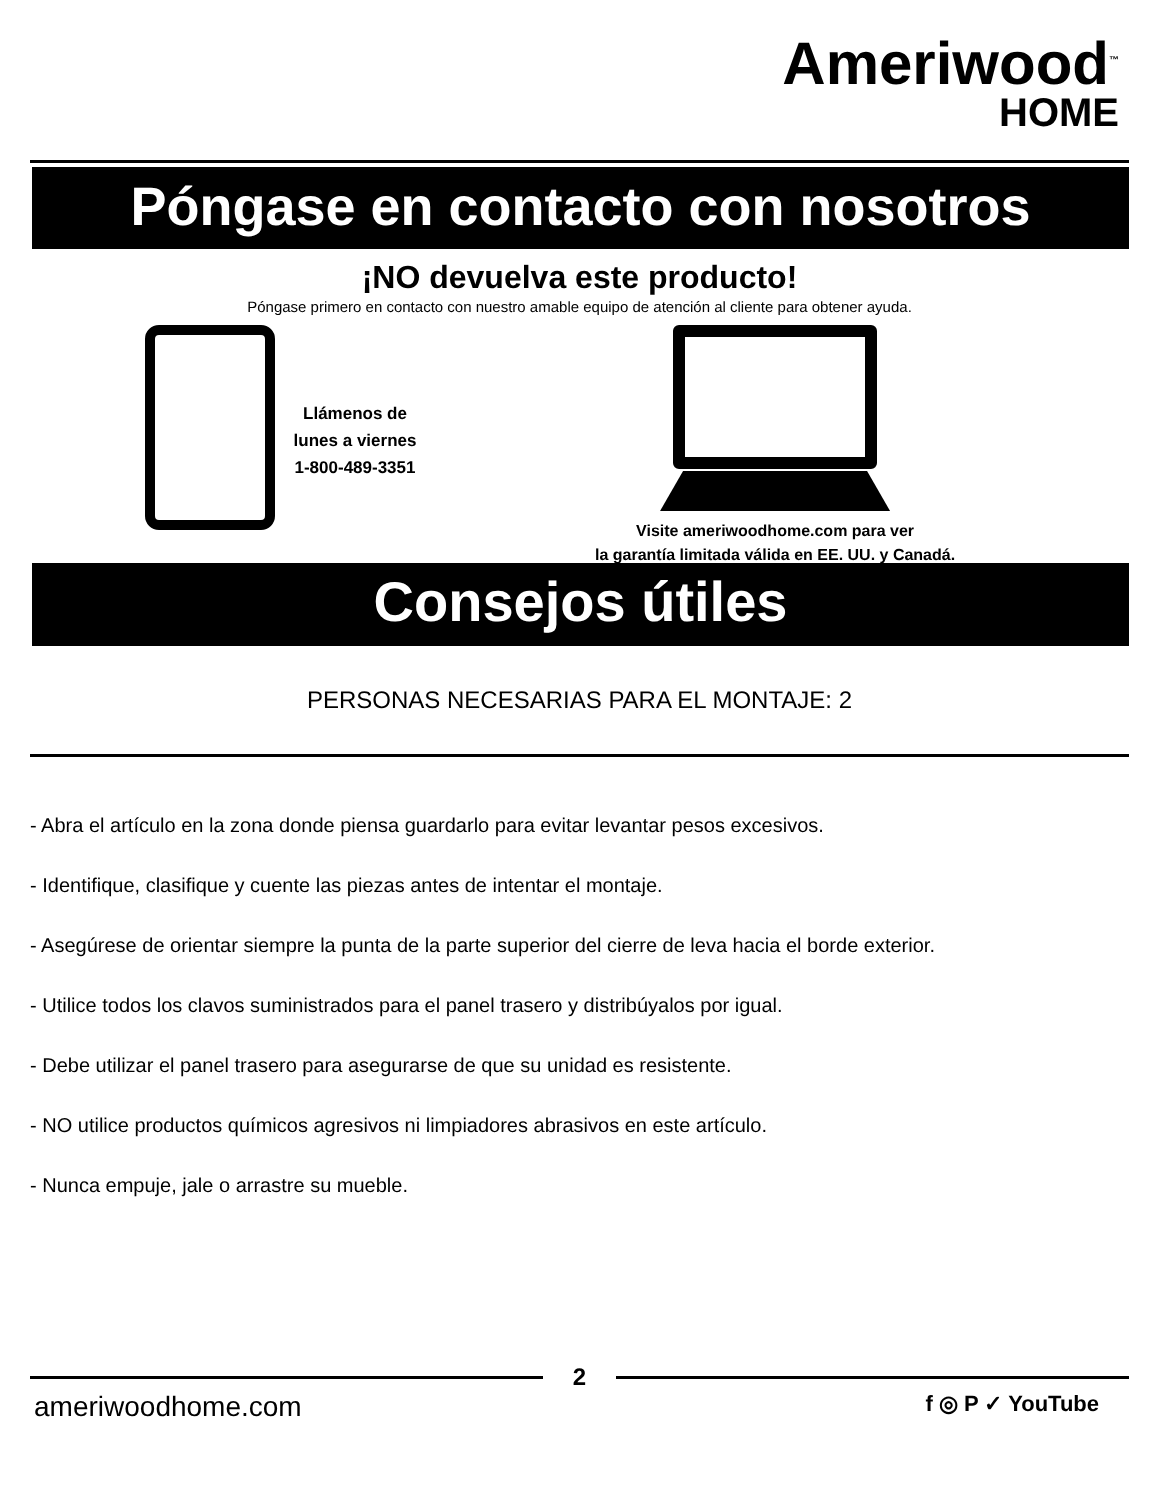Ameriwood<sup>™</sup>
HOME
Póngase en contacto con nosotros
¡NO devuelva este producto!
Póngase primero en contacto con nuestro amable equipo de atención al cliente para obtener ayuda.
Llámenos de
lunes a viernes
1-800-489-3351
Visite ameriwoodhome.com para ver
la garantía limitada válida en EE. UU. y Canadá.
Consejos útiles
PERSONAS NECESARIAS PARA EL MONTAJE: 2
- Abra el artículo en la zona donde piensa guardarlo para evitar levantar pesos excesivos.
- Identifique, clasifique y cuente las piezas antes de intentar el montaje.
- Asegúrese de orientar siempre la punta de la parte superior del cierre de leva hacia el borde exterior.
- Utilice todos los clavos suministrados para el panel trasero y distribúyalos por igual.
- Debe utilizar el panel trasero para asegurarse de que su unidad es resistente.
- NO utilice productos químicos agresivos ni limpiadores abrasivos en este artículo.
- Nunca empuje, jale o arrastre su mueble.
2
ameriwoodhome.com f ◎ P ✓ YouTube